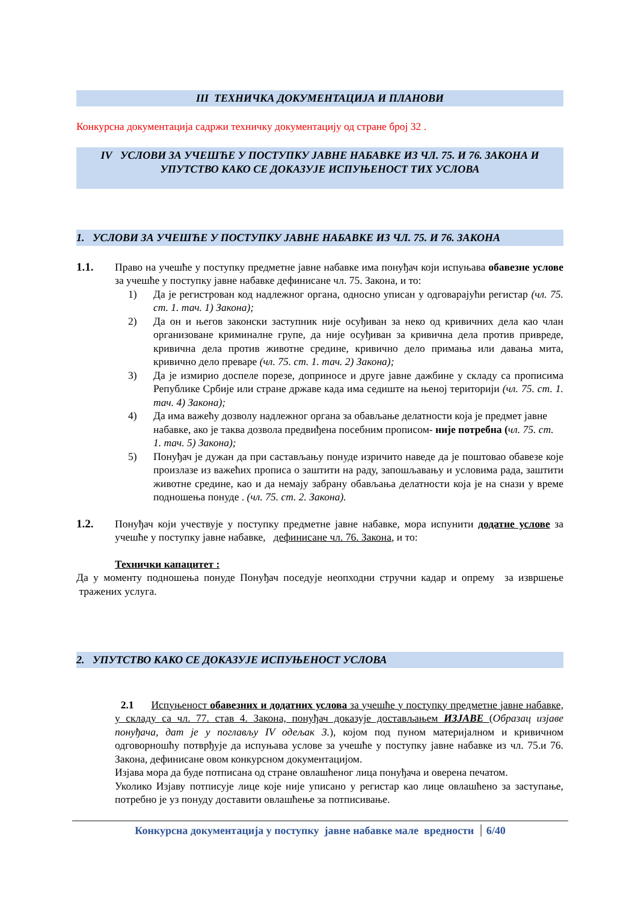III ТЕХНИЧКА ДОКУМЕНТАЦИЈА И ПЛАНОВИ
Конкурсна документација садржи техничку документацију од стране број 32 .
IV УСЛОВИ ЗА УЧЕШЋЕ У ПОСТУПКУ ЈАВНЕ НАБАВКЕ ИЗ ЧЛ. 75. И 76. ЗАКОНА И УПУТСТВО КАКО СЕ ДОКАЗУЈЕ ИСПУЊЕНОСТ ТИХ УСЛОВА
1. УСЛОВИ ЗА УЧЕШЋЕ У ПОСТУПКУ ЈАВНЕ НАБАВКЕ ИЗ ЧЛ. 75. И 76. ЗАКОНА
1.1. Право на учешће у поступку предметне јавне набавке има понуђач који испуњава обавезне услове за учешће у поступку јавне набавке дефинисане чл. 75. Закона, и то:
1) Да је регистрован код надлежног органа, односно уписан у одговарајући регистар (чл. 75. ст. 1. тач. 1) Закона);
2) Да он и његов законски заступник није осуђиван за неко од кривичних дела као члан организоване криминалне групе, да није осуђиван за кривична дела против привреде, кривична дела против животне средине, кривично дело примања или давања мита, кривично дело преваре (чл. 75. ст. 1. тач. 2) Закона);
3) Да је измирио доспеле порезе, доприносе и друге јавне дажбине у складу са прописима Републике Србије или стране државе када има седиште на њеној територији (чл. 75. ст. 1. тач. 4) Закона);
4) Да има важећу дозволу надлежног органа за обављање делатности која је предмет јавне набавке, ако је таква дозвола предвиђена посебним прописом- није потребна (чл. 75. ст. 1. тач. 5) Закона);
5) Понуђач је дужан да при састављању понуде изричито наведе да је поштовао обавезе које произлазе из важећих прописа о заштити на раду, запошљавању и условима рада, заштити животне средине, као и да немају забрану обављања делатности која је на снази у време подношења понуде . (чл. 75. ст. 2. Закона).
1.2. Понуђач који учествује у поступку предметне јавне набавке, мора испунити додатне услове за учешће у поступку јавне набавке, дефинисане чл. 76. Закона, и то:
Технички капацитет :
Да у моменту подношења понуде Понуђач поседује неопходни стручни кадар и опрему за извршење тражених услуга.
2. УПУТСТВО КАКО СЕ ДОКАЗУЈЕ ИСПУЊЕНОСТ УСЛОВА
2.1 Испуњеност обавезних и додатних услова за учешће у поступку предметне јавне набавке, у складу са чл. 77. став 4. Закона, понуђач доказује достављањем ИЗЈАВЕ (Образац изјаве понуђача, дат је у поглављу IV одељак 3.), којом под пуном материјалном и кривичном одговорношћу потврђује да испуњава услове за учешће у поступку јавне набавке из чл. 75.и 76. Закона, дефинисане овом конкурсном документацијом.
Изјава мора да буде потписана од стране овлашћеног лица понуђача и оверена печатом.
Уколико Изјаву потписује лице које није уписано у регистар као лице овлашћено за заступање, потребно је уз понуду доставити овлашћење за потписивање.
Конкурсна документација у поступку јавне набавке мале вредности 6/40